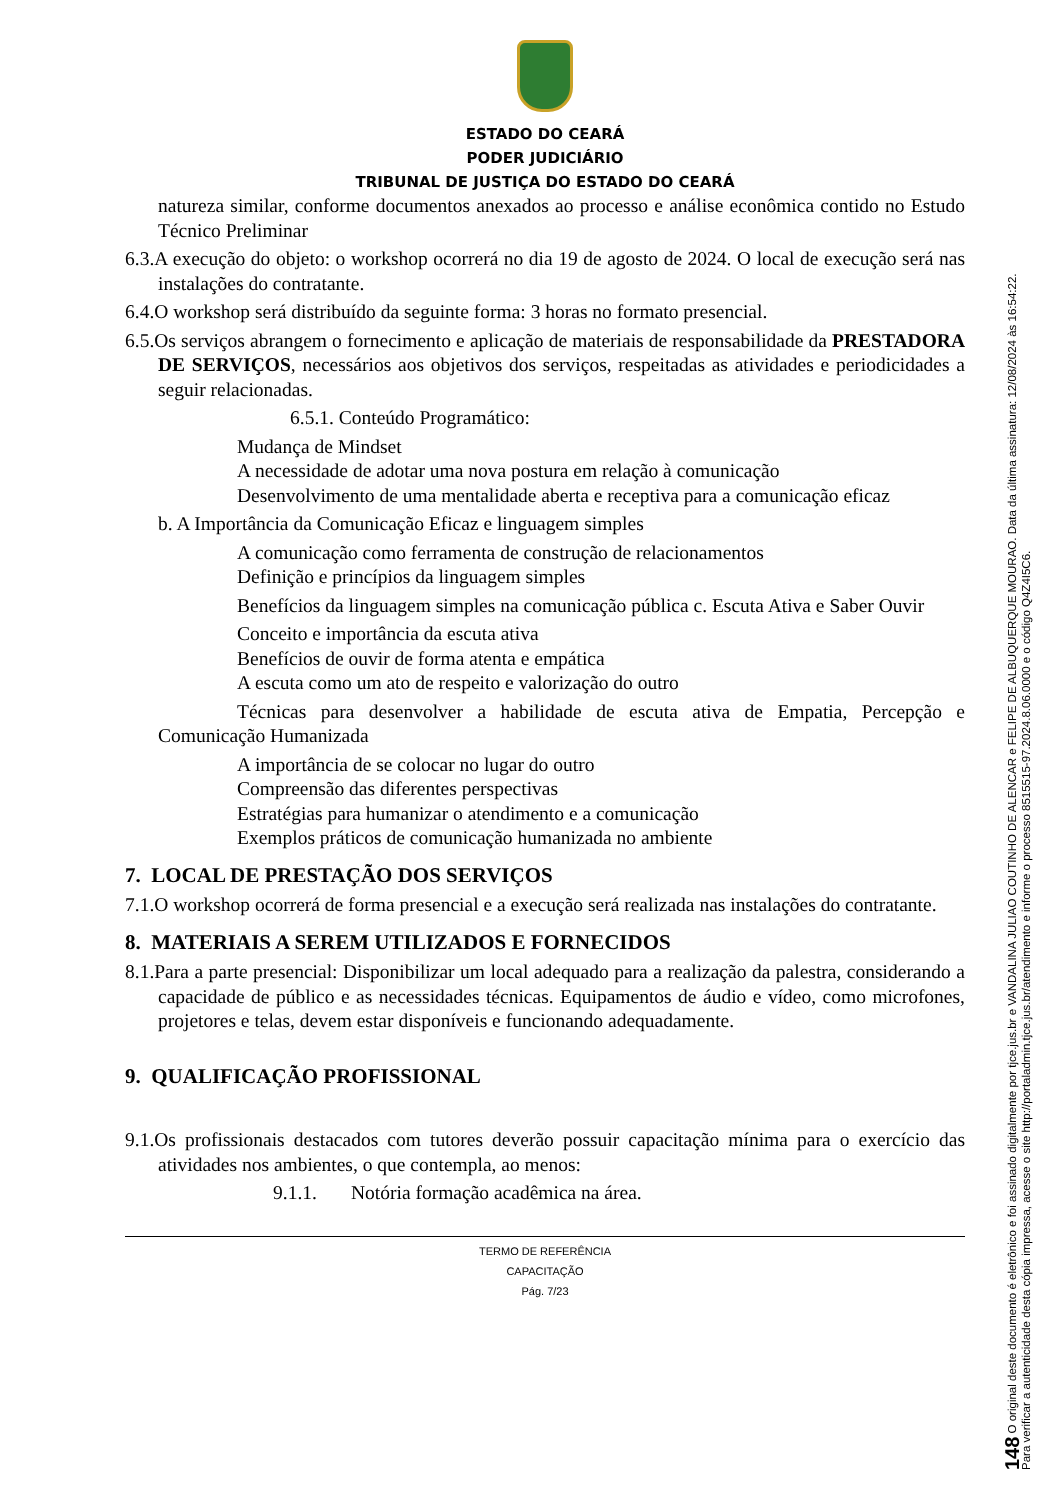ESTADO DO CEARÁ
PODER JUDICIÁRIO
TRIBUNAL DE JUSTIÇA DO ESTADO DO CEARÁ
natureza similar, conforme documentos anexados ao processo e análise econômica contido no Estudo Técnico Preliminar
6.3.A execução do objeto: o workshop ocorrerá no dia 19 de agosto de 2024. O local de execução será nas instalações do contratante.
6.4.O workshop será distribuído da seguinte forma: 3 horas no formato presencial.
6.5.Os serviços abrangem o fornecimento e aplicação de materiais de responsabilidade da PRESTADORA DE SERVIÇOS, necessários aos objetivos dos serviços, respeitadas as atividades e periodicidades a seguir relacionadas.
6.5.1. Conteúdo Programático:
Mudança de Mindset
A necessidade de adotar uma nova postura em relação à comunicação
Desenvolvimento de uma mentalidade aberta e receptiva para a comunicação eficaz
b. A Importância da Comunicação Eficaz e linguagem simples
A comunicação como ferramenta de construção de relacionamentos
Definição e princípios da linguagem simples
Benefícios da linguagem simples na comunicação pública c. Escuta Ativa e Saber Ouvir
Conceito e importância da escuta ativa
Benefícios de ouvir de forma atenta e empática
A escuta como um ato de respeito e valorização do outro
Técnicas para desenvolver a habilidade de escuta ativa de Empatia, Percepção e Comunicação Humanizada
A importância de se colocar no lugar do outro
Compreensão das diferentes perspectivas
Estratégias para humanizar o atendimento e a comunicação
Exemplos práticos de comunicação humanizada no ambiente
7. LOCAL DE PRESTAÇÃO DOS SERVIÇOS
7.1.O workshop ocorrerá de forma presencial e a execução será realizada nas instalações do contratante.
8. MATERIAIS A SEREM UTILIZADOS E FORNECIDOS
8.1.Para a parte presencial: Disponibilizar um local adequado para a realização da palestra, considerando a capacidade de público e as necessidades técnicas. Equipamentos de áudio e vídeo, como microfones, projetores e telas, devem estar disponíveis e funcionando adequadamente.
9. QUALIFICAÇÃO PROFISSIONAL
9.1.Os profissionais destacados com tutores deverão possuir capacitação mínima para o exercício das atividades nos ambientes, o que contempla, ao menos:
9.1.1. Notória formação acadêmica na área.
TERMO DE REFERÊNCIA
CAPACITAÇÃO
Pág. 7/23
148 O original deste documento é eletrônico e foi assinado digitalmente por tjce.jus.br e VANDALINA JULIAO COUTINHO DE ALENCAR e FELIPE DE ALBUQUERQUE MOURAO. Data da última assinatura: 12/08/2024 às 16:54:22.
Para verificar a autenticidade desta cópia impressa, acesse o site http://portaladmin.tjce.jus.br/atendimento e informe o processo 8515515-97.2024.8.06.0000 e o código Q4Z4I5C6.